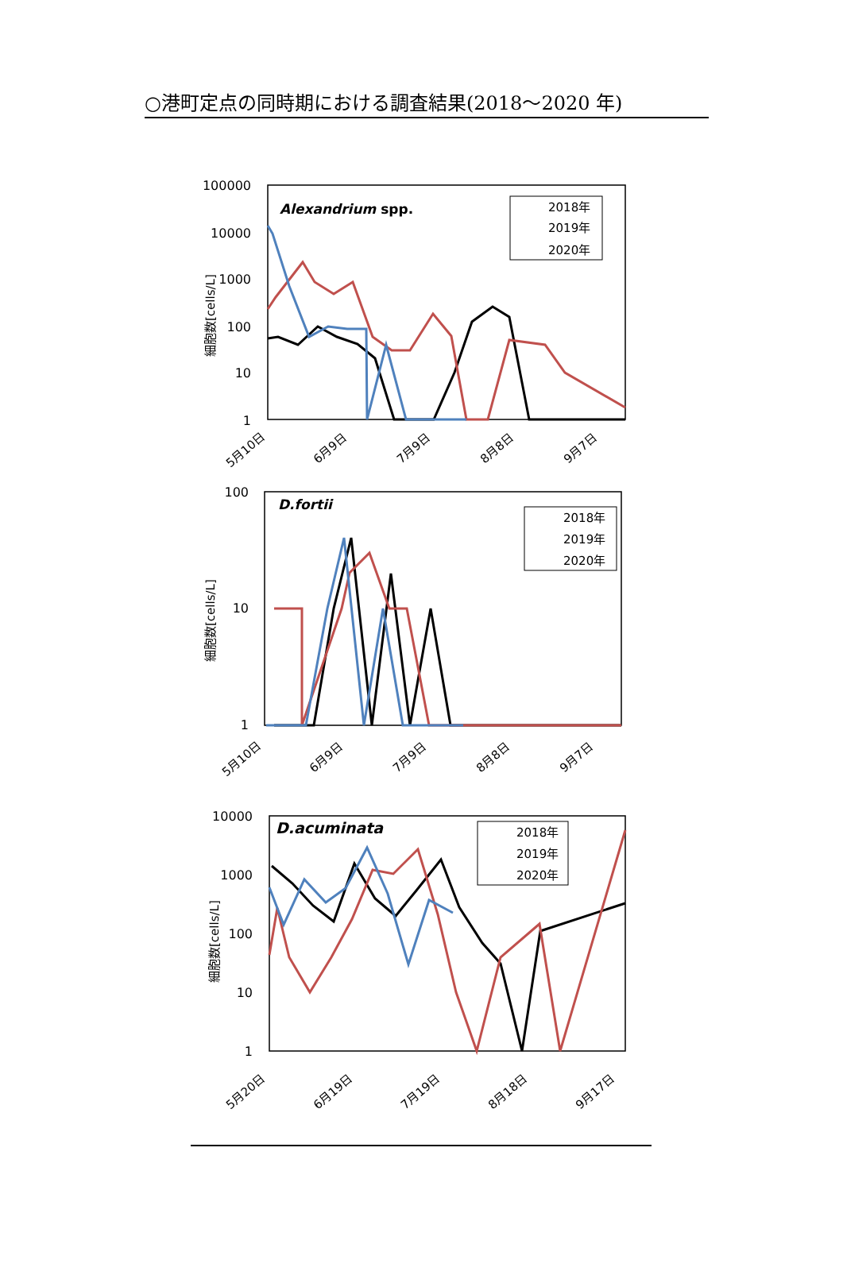○港町定点の同時期における調査結果(2018～2020 年)
100000
10000
1000
100
10
1
細胞数[cells/L]
Alexandrium spp.
2018年
2019年
2020年
5月10日
6月9日
7月9日
8月8日
9月7日
100
10
1
細胞数[cells/L]
D.fortii
2018年
2019年
2020年
5月10日
6月9日
7月9日
8月8日
9月7日
10000
1000
100
10
1
細胞数[cells/L]
D.acuminata
2018年
2019年
2020年
5月20日
6月19日
7月19日
8月18日
9月17日